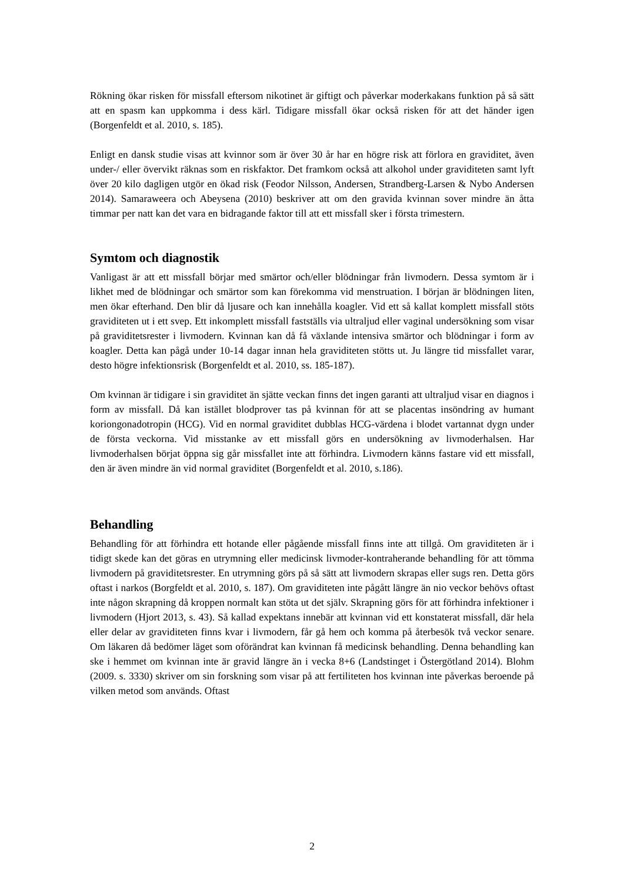Rökning ökar risken för missfall eftersom nikotinet är giftigt och påverkar moderkakans funktion på så sätt att en spasm kan uppkomma i dess kärl. Tidigare missfall ökar också risken för att det händer igen (Borgenfeldt et al. 2010, s. 185).
Enligt en dansk studie visas att kvinnor som är över 30 år har en högre risk att förlora en graviditet, även under-/ eller övervikt räknas som en riskfaktor. Det framkom också att alkohol under graviditeten samt lyft över 20 kilo dagligen utgör en ökad risk (Feodor Nilsson, Andersen, Strandberg-Larsen & Nybo Andersen 2014). Samaraweera och Abeysena (2010) beskriver att om den gravida kvinnan sover mindre än åtta timmar per natt kan det vara en bidragande faktor till att ett missfall sker i första trimestern.
Symtom och diagnostik
Vanligast är att ett missfall börjar med smärtor och/eller blödningar från livmodern. Dessa symtom är i likhet med de blödningar och smärtor som kan förekomma vid menstruation. I början är blödningen liten, men ökar efterhand. Den blir då ljusare och kan innehålla koagler. Vid ett så kallat komplett missfall stöts graviditeten ut i ett svep. Ett inkomplett missfall fastställs via ultraljud eller vaginal undersökning som visar på graviditetsrester i livmodern. Kvinnan kan då få växlande intensiva smärtor och blödningar i form av koagler. Detta kan pågå under 10-14 dagar innan hela graviditeten stötts ut. Ju längre tid missfallet varar, desto högre infektionsrisk (Borgenfeldt et al. 2010, ss. 185-187).
Om kvinnan är tidigare i sin graviditet än sjätte veckan finns det ingen garanti att ultraljud visar en diagnos i form av missfall. Då kan istället blodprover tas på kvinnan för att se placentas insöndring av humant koriongonadotropin (HCG). Vid en normal graviditet dubblas HCG-värdena i blodet vartannat dygn under de första veckorna. Vid misstanke av ett missfall görs en undersökning av livmoderhalsen. Har livmoderhalsen börjat öppna sig går missfallet inte att förhindra. Livmodern känns fastare vid ett missfall, den är även mindre än vid normal graviditet (Borgenfeldt et al. 2010, s.186).
Behandling
Behandling för att förhindra ett hotande eller pågående missfall finns inte att tillgå. Om graviditeten är i tidigt skede kan det göras en utrymning eller medicinsk livmoder-kontraherande behandling för att tömma livmodern på graviditetsrester. En utrymning görs på så sätt att livmodern skrapas eller sugs ren. Detta görs oftast i narkos (Borgfeldt et al. 2010, s. 187). Om graviditeten inte pågått längre än nio veckor behövs oftast inte någon skrapning då kroppen normalt kan stöta ut det själv. Skrapning görs för att förhindra infektioner i livmodern (Hjort 2013, s. 43). Så kallad expektans innebär att kvinnan vid ett konstaterat missfall, där hela eller delar av graviditeten finns kvar i livmodern, får gå hem och komma på återbesök två veckor senare. Om läkaren då bedömer läget som oförändrat kan kvinnan få medicinsk behandling. Denna behandling kan ske i hemmet om kvinnan inte är gravid längre än i vecka 8+6 (Landstinget i Östergötland 2014). Blohm (2009. s. 3330) skriver om sin forskning som visar på att fertiliteten hos kvinnan inte påverkas beroende på vilken metod som används. Oftast
2